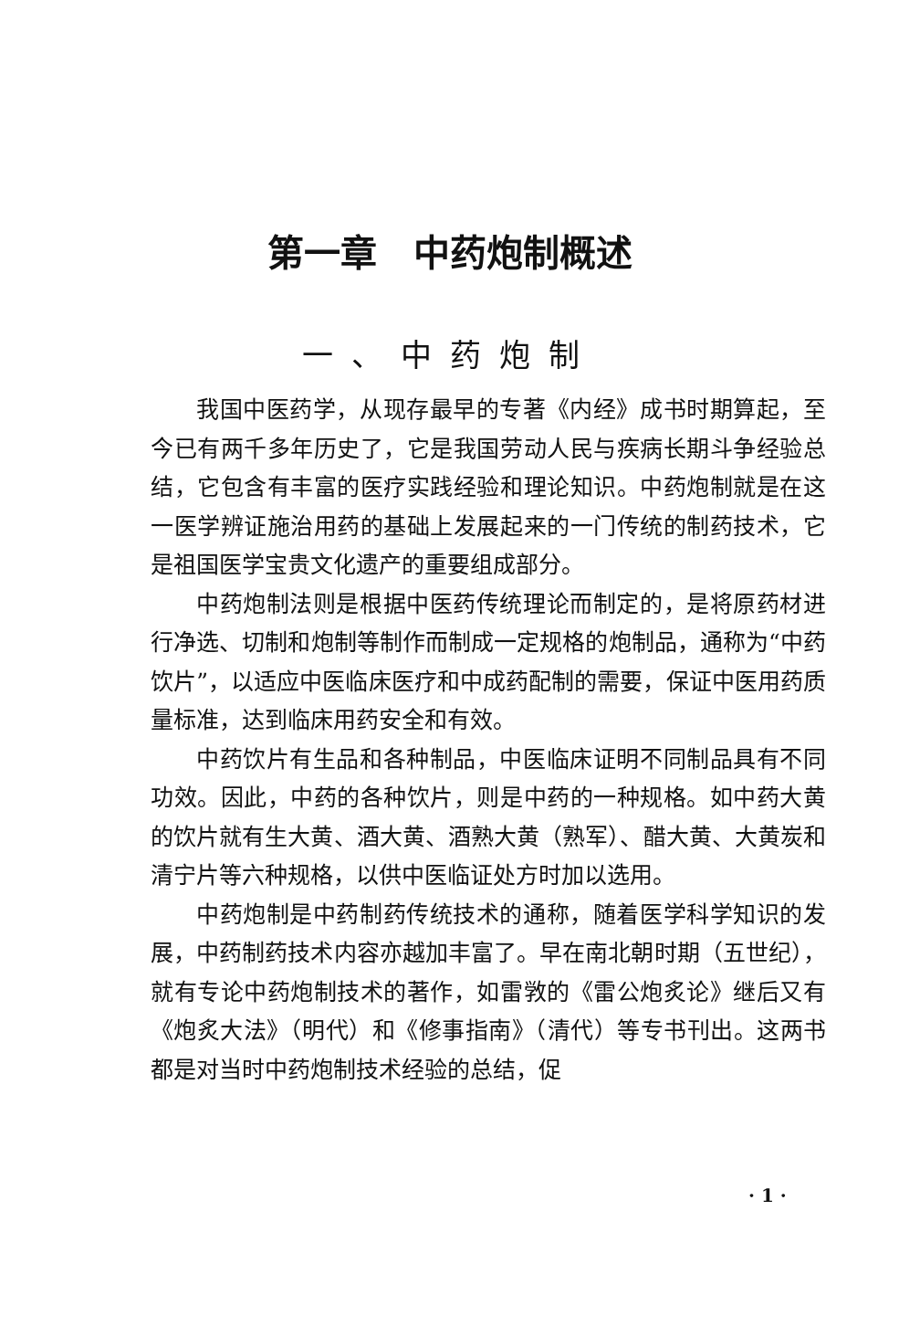第一章　中药炮制概述
一、中药炮制
我国中医药学，从现存最早的专著《内经》成书时期算起，至今已有两千多年历史了，它是我国劳动人民与疾病长期斗争经验总结，它包含有丰富的医疗实践经验和理论知识。中药炮制就是在这一医学辨证施治用药的基础上发展起来的一门传统的制药技术，它是祖国医学宝贵文化遗产的重要组成部分。
中药炮制法则是根据中医药传统理论而制定的，是将原药材进行净选、切制和炮制等制作而制成一定规格的炮制品，通称为“中药饮片”，以适应中医临床医疗和中成药配制的需要，保证中医用药质量标准，达到临床用药安全和有效。
中药饮片有生品和各种制品，中医临床证明不同制品具有不同功效。因此，中药的各种饮片，则是中药的一种规格。如中药大黄的饮片就有生大黄、酒大黄、酒熟大黄（熟军）、醋大黄、大黄炭和清宁片等六种规格，以供中医临证处方时加以选用。
中药炮制是中药制药传统技术的通称，随着医学科学知识的发展，中药制药技术内容亦越加丰富了。早在南北朝时期（五世纪），就有专论中药炮制技术的著作，如雷敩的《雷公炮炙论》继后又有《炮炙大法》（明代）和《修事指南》（清代）等专书刊出。这两书都是对当时中药炮制技术经验的总结，促
· 1 ·